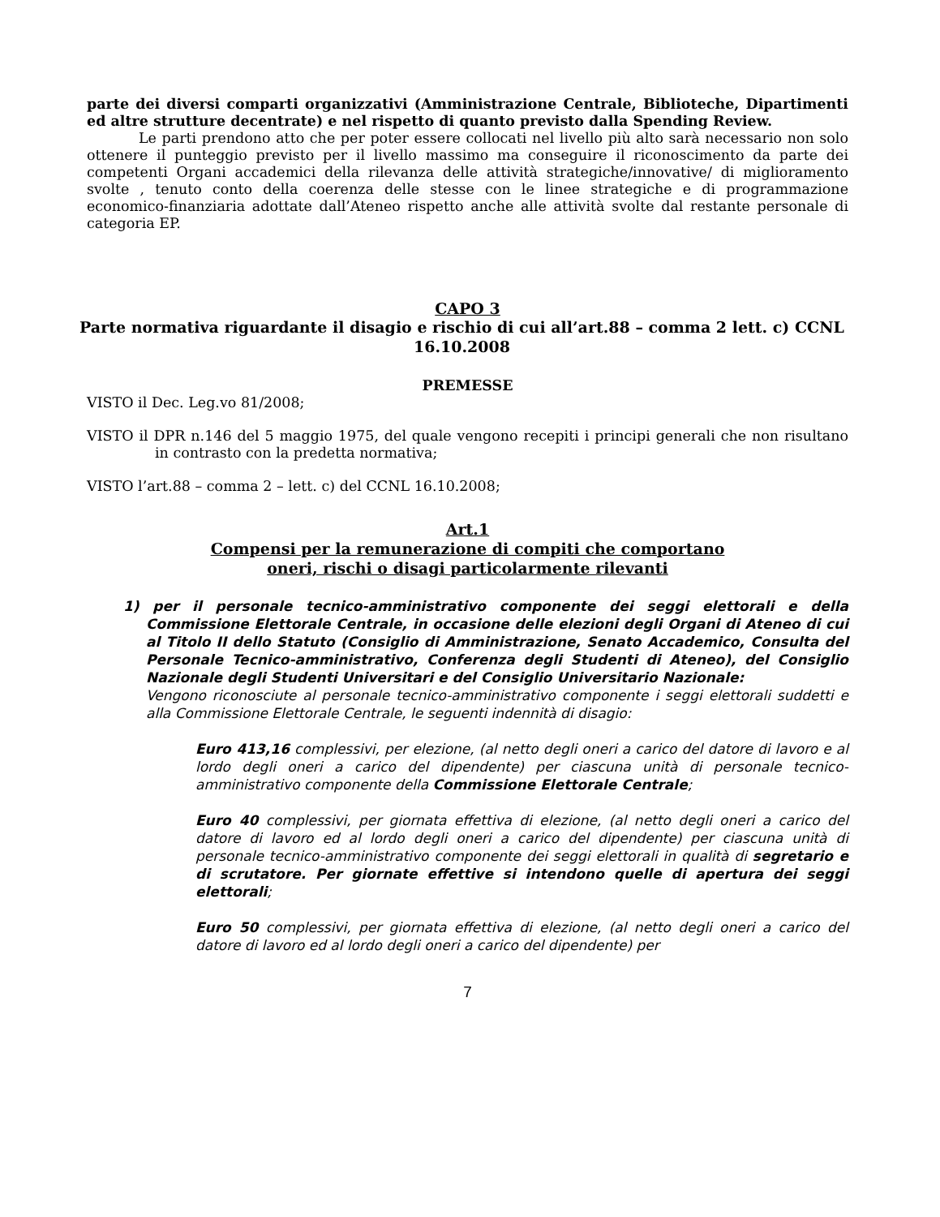parte dei diversi comparti organizzativi (Amministrazione Centrale, Biblioteche, Dipartimenti ed altre strutture decentrate) e nel rispetto di quanto previsto dalla Spending Review.
Le parti prendono atto che per poter essere collocati nel livello più alto sarà necessario non solo ottenere il punteggio previsto per il livello massimo ma conseguire il riconoscimento da parte dei competenti Organi accademici della rilevanza delle attività strategiche/innovative/ di miglioramento svolte , tenuto conto della coerenza delle stesse con le linee strategiche e di programmazione economico-finanziaria adottate dall’Ateneo rispetto anche alle attività svolte dal restante personale di categoria EP.
CAPO 3
Parte normativa riguardante il disagio e rischio di cui all’art.88 – comma 2 lett. c) CCNL 16.10.2008
PREMESSE
VISTO il Dec. Leg.vo 81/2008;
VISTO il DPR n.146 del 5 maggio 1975, del quale vengono recepiti i principi generali che non risultano in contrasto con la predetta normativa;
VISTO l’art.88 – comma 2 – lett. c) del CCNL 16.10.2008;
Art.1
Compensi per la remunerazione di compiti che comportano
oneri, rischi o disagi particolarmente rilevanti
1) per il personale tecnico-amministrativo componente dei seggi elettorali e della Commissione Elettorale Centrale, in occasione delle elezioni degli Organi di Ateneo di cui al Titolo II dello Statuto (Consiglio di Amministrazione, Senato Accademico, Consulta del Personale Tecnico-amministrativo, Conferenza degli Studenti di Ateneo), del Consiglio Nazionale degli Studenti Universitari e del Consiglio Universitario Nazionale:
Vengono riconosciute al personale tecnico-amministrativo componente i seggi elettorali suddetti e alla Commissione Elettorale Centrale, le seguenti indennità di disagio:
Euro 413,16 complessivi, per elezione, (al netto degli oneri a carico del datore di lavoro e al lordo degli oneri a carico del dipendente) per ciascuna unità di personale tecnico-amministrativo componente della Commissione Elettorale Centrale;
Euro 40 complessivi, per giornata effettiva di elezione, (al netto degli oneri a carico del datore di lavoro ed al lordo degli oneri a carico del dipendente) per ciascuna unità di personale tecnico-amministrativo componente dei seggi elettorali in qualità di segretario e di scrutatore. Per giornate effettive si intendono quelle di apertura dei seggi elettorali;
Euro 50 complessivi, per giornata effettiva di elezione, (al netto degli oneri a carico del datore di lavoro ed al lordo degli oneri a carico del dipendente) per
7